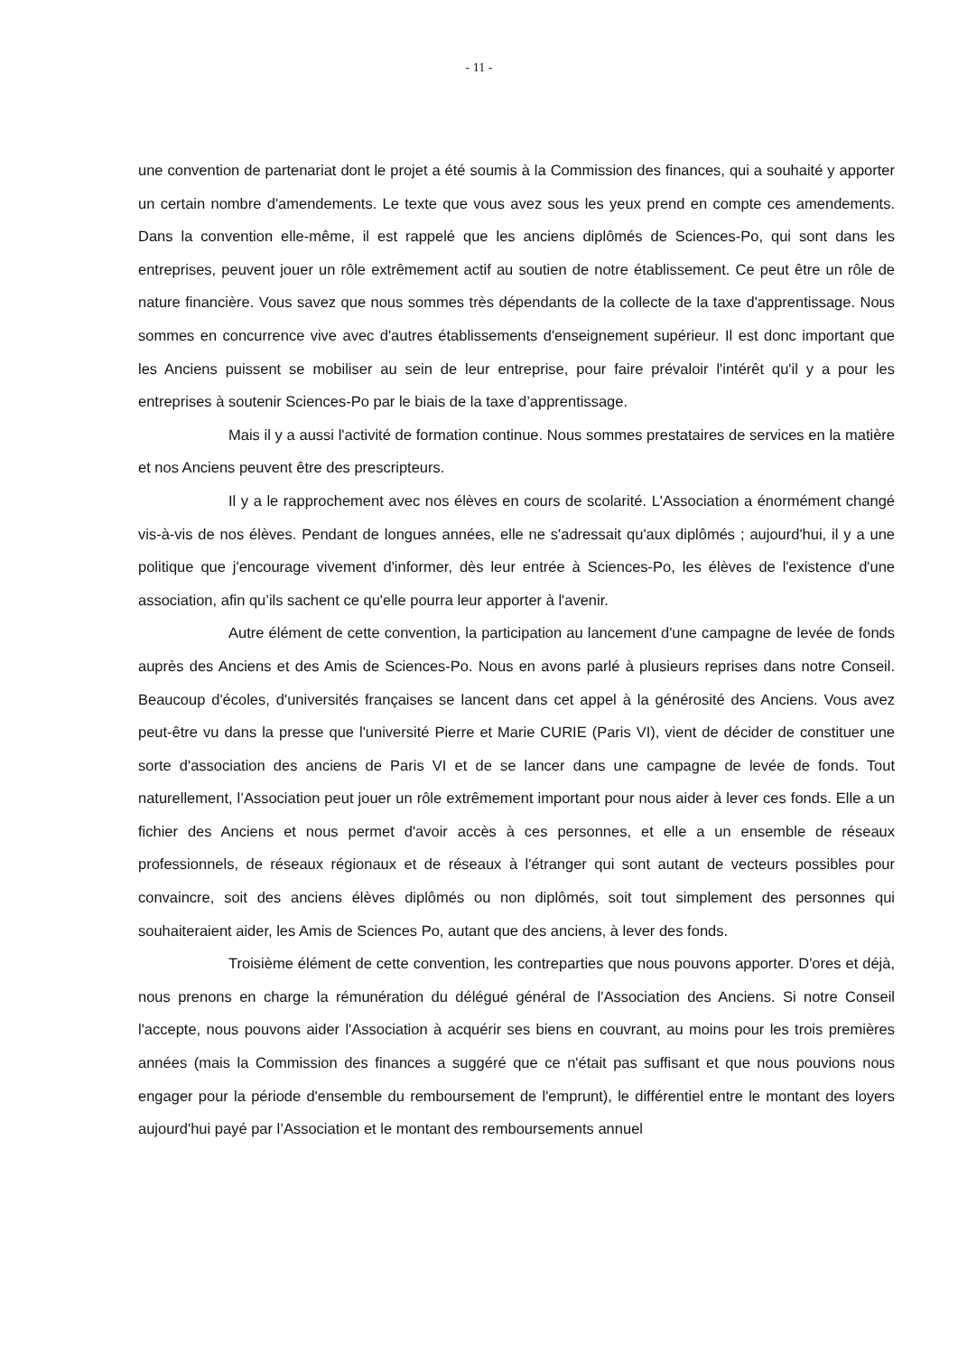- 11 -
une convention de partenariat dont le projet a été soumis à la Commission des finances, qui a souhaité y apporter un certain nombre d'amendements. Le texte que vous avez sous les yeux prend en compte ces amendements. Dans la convention elle-même, il est rappelé que les anciens diplômés de Sciences-Po, qui sont dans les entreprises, peuvent jouer un rôle extrêmement actif au soutien de notre établissement. Ce peut être un rôle de nature financière. Vous savez que nous sommes très dépendants de la collecte de la taxe d'apprentissage. Nous sommes en concurrence vive avec d'autres établissements d'enseignement supérieur. Il est donc important que les Anciens puissent se mobiliser au sein de leur entreprise, pour faire prévaloir l'intérêt qu'il y a pour les entreprises à soutenir Sciences-Po par le biais de la taxe d’apprentissage.
Mais il y a aussi l'activité de formation continue. Nous sommes prestataires de services en la matière et nos Anciens peuvent être des prescripteurs.
Il y a le rapprochement avec nos élèves en cours de scolarité. L'Association a énormément changé vis-à-vis de nos élèves. Pendant de longues années, elle ne s'adressait qu'aux diplômés ; aujourd'hui, il y a une politique que j'encourage vivement d'informer, dès leur entrée à Sciences-Po, les élèves de l'existence d'une association, afin qu’ils sachent ce qu'elle pourra leur apporter à l'avenir.
Autre élément de cette convention, la participation au lancement d'une campagne de levée de fonds auprès des Anciens et des Amis de Sciences-Po. Nous en avons parlé à plusieurs reprises dans notre Conseil. Beaucoup d'écoles, d'universités françaises se lancent dans cet appel à la générosité des Anciens. Vous avez peut-être vu dans la presse que l'université Pierre et Marie CURIE (Paris VI), vient de décider de constituer une sorte d'association des anciens de Paris VI et de se lancer dans une campagne de levée de fonds. Tout naturellement, l’Association peut jouer un rôle extrêmement important pour nous aider à lever ces fonds. Elle a un fichier des Anciens et nous permet d'avoir accès à ces personnes, et elle a un ensemble de réseaux professionnels, de réseaux régionaux et de réseaux à l'étranger qui sont autant de vecteurs possibles pour convaincre, soit des anciens élèves diplômés ou non diplômés, soit tout simplement des personnes qui souhaiteraient aider, les Amis de Sciences Po, autant que des anciens, à lever des fonds.
Troisième élément de cette convention, les contreparties que nous pouvons apporter. D'ores et déjà, nous prenons en charge la rémunération du délégué général de l'Association des Anciens. Si notre Conseil l'accepte, nous pouvons aider l'Association à acquérir ses biens en couvrant, au moins pour les trois premières années (mais la Commission des finances a suggéré que ce n'était pas suffisant et que nous pouvions nous engager pour la période d'ensemble du remboursement de l'emprunt), le différentiel entre le montant des loyers aujourd'hui payé par l’Association et le montant des remboursements annuel